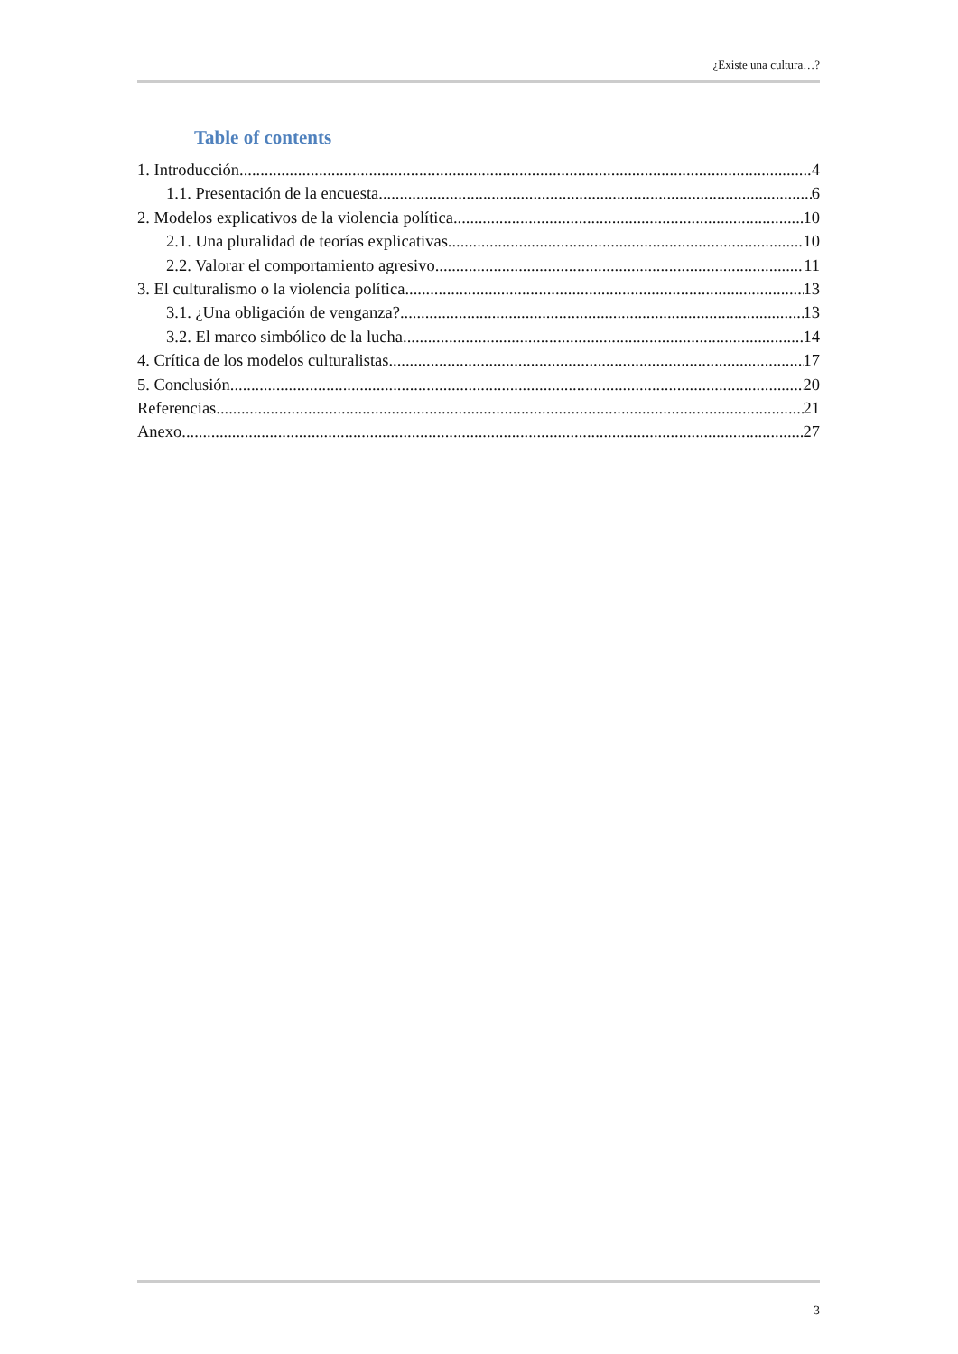¿Existe una cultura…?
Table of contents
1. Introducción 4
1.1. Presentación de la encuesta 6
2. Modelos explicativos de la violencia política 10
2.1. Una pluralidad de teorías explicativas 10
2.2. Valorar el comportamiento agresivo 11
3. El culturalismo o la violencia política 13
3.1. ¿Una obligación de venganza? 13
3.2. El marco simbólico de la lucha 14
4. Crítica de los modelos culturalistas 17
5. Conclusión 20
Referencias 21
Anexo 27
3